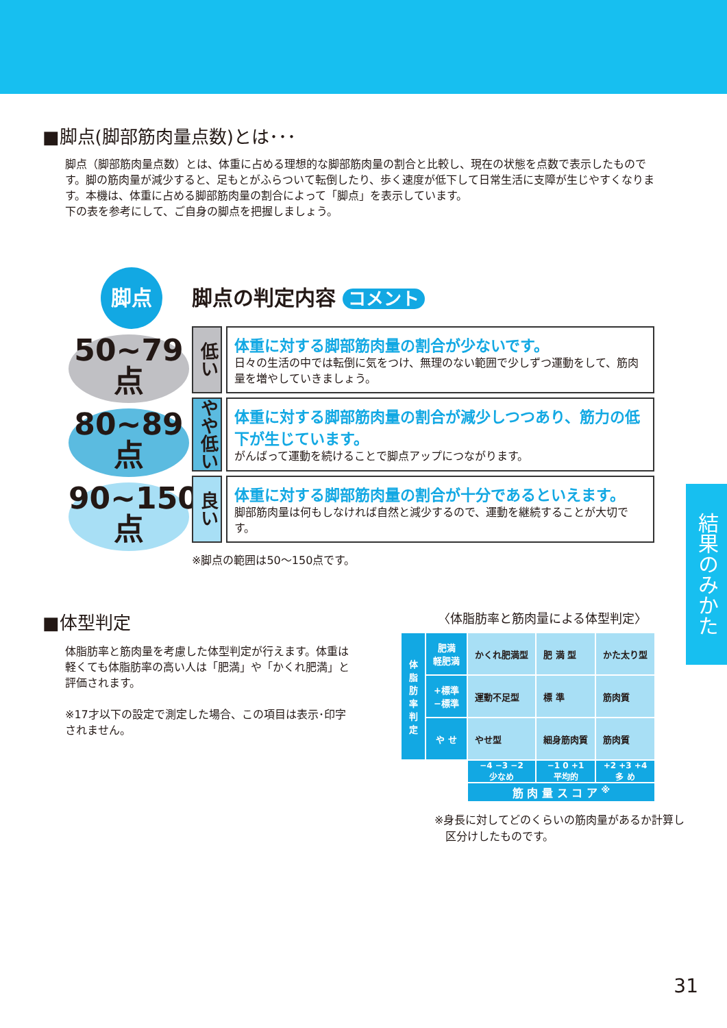■脚点(脚部筋肉量点数)とは･･･
脚点（脚部筋肉量点数）とは、体重に占める理想的な脚部筋肉量の割合と比較し、現在の状態を点数で表示したものです。脚の筋肉量が減少すると、足もとがふらついて転倒したり、歩く速度が低下して日常生活に支障が生じやすくなります。本機は、体重に占める脚部筋肉量の割合によって「脚点」を表示しています。
下の表を参考にして、ご自身の脚点を把握しましょう。
脚点
50~79
点
80~89
点
90~150
点
脚点の判定内容 コメント
低い
体重に対する脚部筋肉量の割合が少ないです。
日々の生活の中では転倒に気をつけ、無理のない範囲で少しずつ運動をして、筋肉量を増やしていきましょう。
やや低い
体重に対する脚部筋肉量の割合が減少しつつあり、筋力の低下が生じています。
がんばって運動を続けることで脚点アップにつながります。
良い
体重に対する脚部筋肉量の割合が十分であるといえます。
脚部筋肉量は何もしなければ自然と減少するので、運動を継続することが大切です。
※脚点の範囲は50～150点です。
■体型判定
体脂肪率と筋肉量を考慮した体型判定が行えます。体重は軽くても体脂肪率の高い人は「肥満」や「かくれ肥満」と評価されます。
※17才以下の設定で測定した場合、この項目は表示･印字されません。
〈体脂肪率と筋肉量による体型判定〉
| 体脂肪率判定 | 肥満 軽肥満 | かくれ肥満型 | 肥 満 型 | かた太り型 |
| | +標準 −標準 | 運動不足型 | 標 準 | 筋肉質 |
| | や せ | やせ型 | 細身筋肉質 | 筋肉質 |
| | | −4 −3 −2 少なめ | −1 0 +1 平均的 | +2 +3 +4 多 め |
| | | 筋 肉 量 ス コ ア <sup>※</sup> | | |
※身長に対してどのくらいの筋肉量があるか計算し
　区分けしたものです。
結果のみかた
31